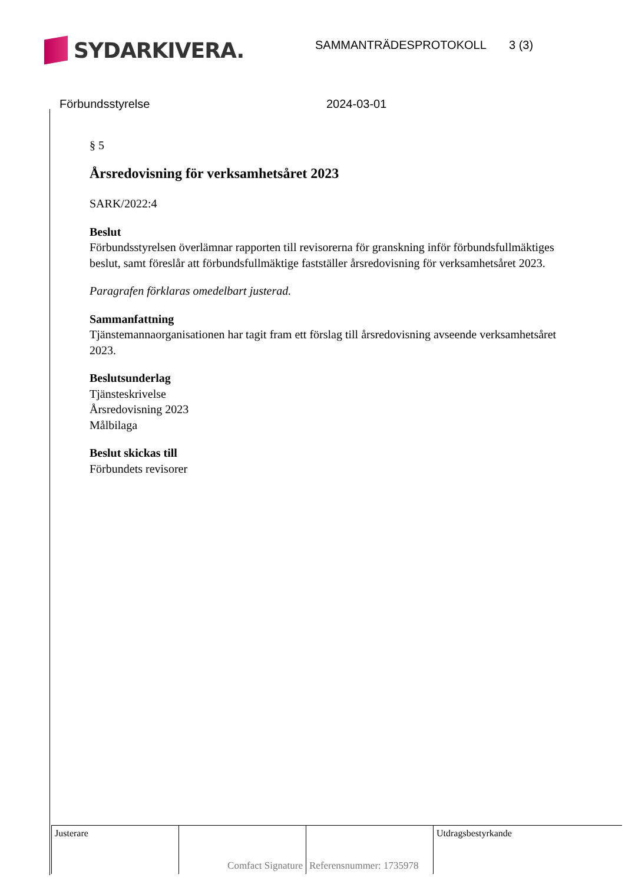SYDARKIVERA.
SAMMANTRÄDESPROTOKOLL 3 (3)
Förbundsstyrelse 2024-03-01
§ 5
Årsredovisning för verksamhetsåret 2023
SARK/2022:4
Beslut
Förbundsstyrelsen överlämnar rapporten till revisorerna för granskning inför förbundsfullmäktiges beslut, samt föreslår att förbundsfullmäktige fastställer årsredovisning för verksamhetsåret 2023.
Paragrafen förklaras omedelbart justerad.
Sammanfattning
Tjänstemannaorganisationen har tagit fram ett förslag till årsredovisning avseende verksamhetsåret 2023.
Beslutsunderlag
Tjänsteskrivelse
Årsredovisning 2023
Målbilaga
Beslut skickas till
Förbundets revisorer
| Justerare | Comfact Signature | Referensnummer: 1735978 | Utdragsbestyrkande |